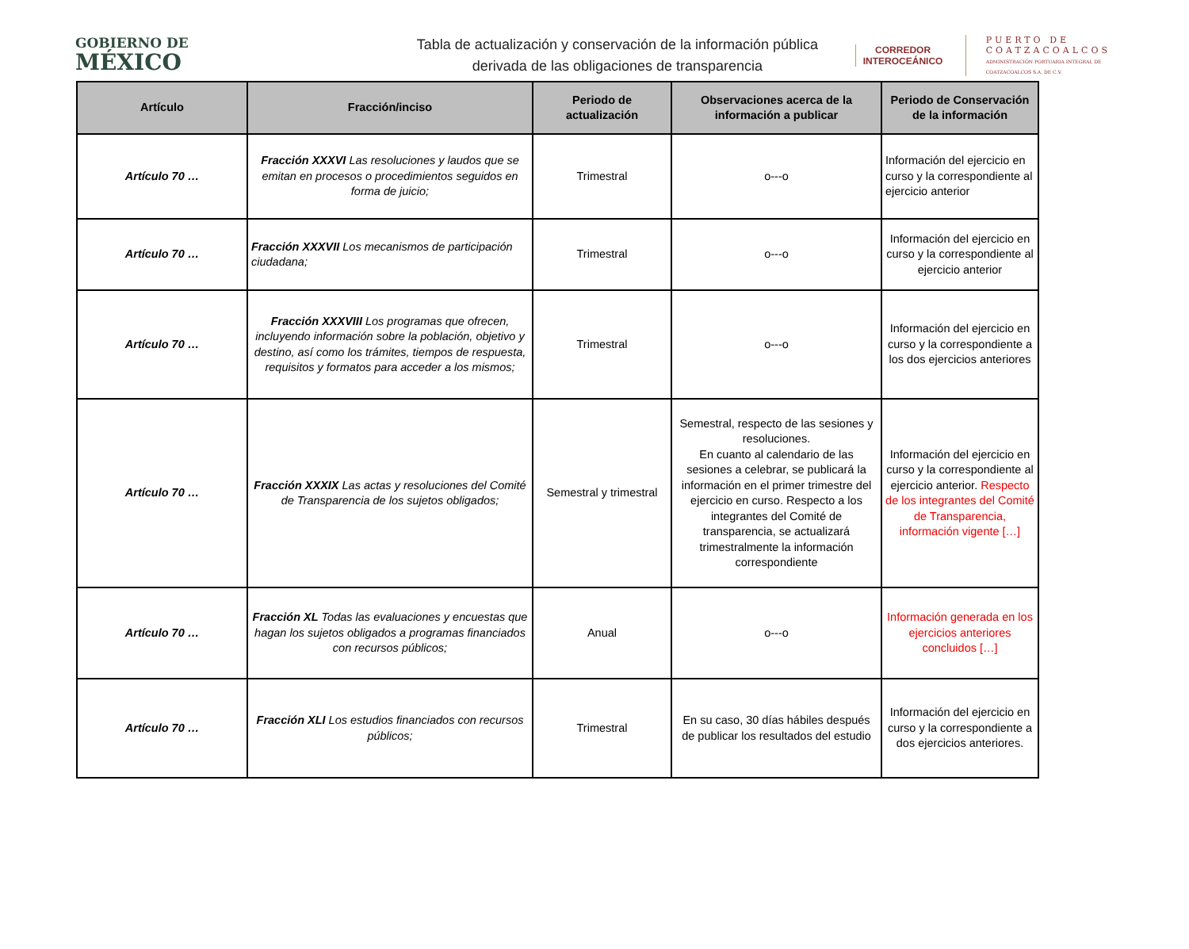GOBIERNO DE
MÉXICO
Tabla de actualización y conservación de la información pública derivada de las obligaciones de transparencia
CORREDOR
INTEROCEÁNICO
PUERTO DE
COATZACOALCOS
ADMINISTRACIÓN PORTUARIA INTEGRAL DE COATZACOALCOS S.A. DE C.V.
| Artículo | Fracción/inciso | Periodo de actualización | Observaciones acerca de la información a publicar | Periodo de Conservación de la información |
| --- | --- | --- | --- | --- |
| Artículo 70 … | Fracción XXXVI Las resoluciones y laudos que se emitan en procesos o procedimientos seguidos en forma de juicio; | Trimestral | o---o | Información del ejercicio en curso y la correspondiente al ejercicio anterior |
| Artículo 70 … | Fracción XXXVII Los mecanismos de participación ciudadana; | Trimestral | o---o | Información del ejercicio en curso y la correspondiente al ejercicio anterior |
| Artículo 70 … | Fracción XXXVIII Los programas que ofrecen, incluyendo información sobre la población, objetivo y destino, así como los trámites, tiempos de respuesta, requisitos y formatos para acceder a los mismos; | Trimestral | o---o | Información del ejercicio en curso y la correspondiente a los dos ejercicios anteriores |
| Artículo 70 … | Fracción XXXIX Las actas y resoluciones del Comité de Transparencia de los sujetos obligados; | Semestral y trimestral | Semestral, respecto de las sesiones y resoluciones. En cuanto al calendario de las sesiones a celebrar, se publicará la información en el primer trimestre del ejercicio en curso. Respecto a los integrantes del Comité de transparencia, se actualizará trimestralmente la información correspondiente | Información del ejercicio en curso y la correspondiente al ejercicio anterior. Respecto de los integrantes del Comité de Transparencia, información vigente […] |
| Artículo 70 … | Fracción XL Todas las evaluaciones y encuestas que hagan los sujetos obligados a programas financiados con recursos públicos; | Anual | o---o | Información generada en los ejercicios anteriores concluidos […] |
| Artículo 70 … | Fracción XLI Los estudios financiados con recursos públicos; | Trimestral | En su caso, 30 días hábiles después de publicar los resultados del estudio | Información del ejercicio en curso y la correspondiente a dos ejercicios anteriores. |